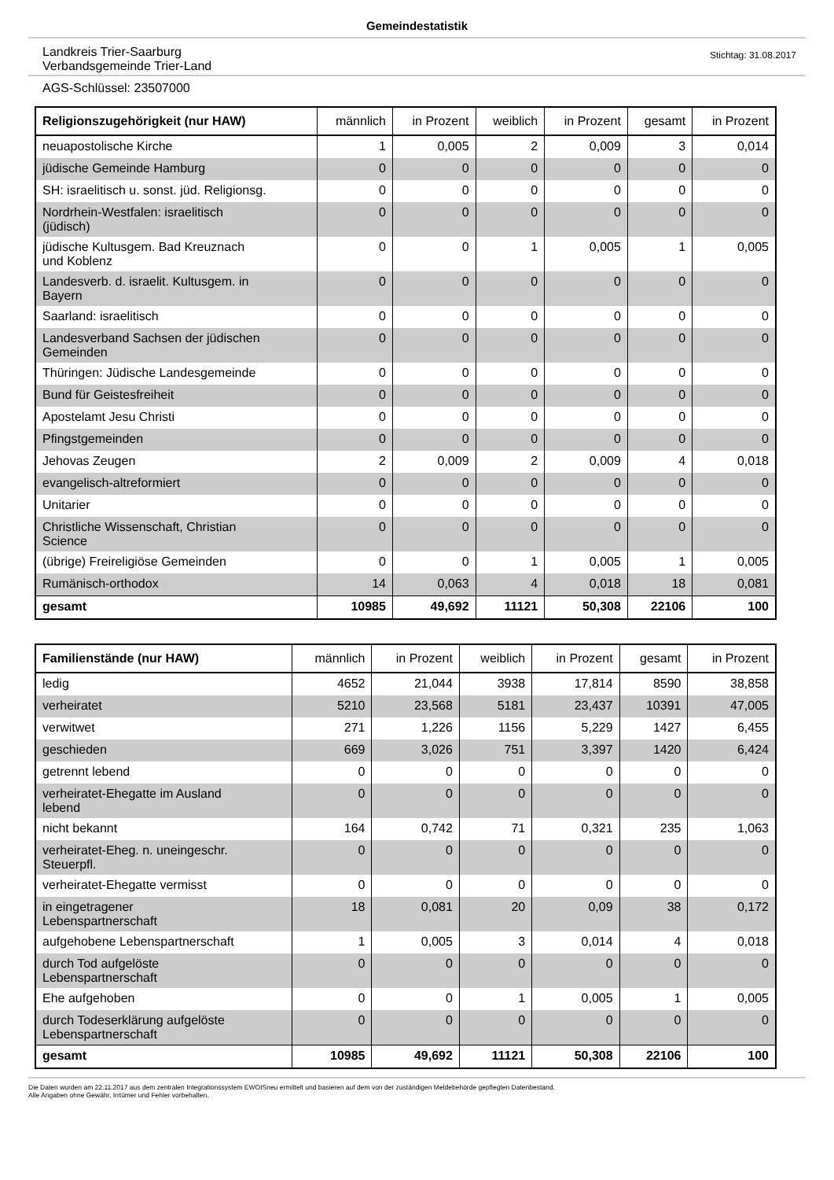Gemeindestatistik
Landkreis Trier-Saarburg
Verbandsgemeinde Trier-Land
Stichtag: 31.08.2017
AGS-Schlüssel: 23507000
| Religionszugehörigkeit (nur HAW) | männlich | in Prozent | weiblich | in Prozent | gesamt | in Prozent |
| --- | --- | --- | --- | --- | --- | --- |
| neuapostolische Kirche | 1 | 0,005 | 2 | 0,009 | 3 | 0,014 |
| jüdische Gemeinde Hamburg | 0 | 0 | 0 | 0 | 0 | 0 |
| SH: israelitisch u. sonst. jüd. Religionsg. | 0 | 0 | 0 | 0 | 0 | 0 |
| Nordrhein-Westfalen: israelitisch (jüdisch) | 0 | 0 | 0 | 0 | 0 | 0 |
| jüdische Kultusgem. Bad Kreuznach und Koblenz | 0 | 0 | 1 | 0,005 | 1 | 0,005 |
| Landesverb. d. israelit. Kultusgem. in Bayern | 0 | 0 | 0 | 0 | 0 | 0 |
| Saarland: israelitisch | 0 | 0 | 0 | 0 | 0 | 0 |
| Landesverband Sachsen der jüdischen Gemeinden | 0 | 0 | 0 | 0 | 0 | 0 |
| Thüringen: Jüdische Landesgemeinde | 0 | 0 | 0 | 0 | 0 | 0 |
| Bund für Geistesfreiheit | 0 | 0 | 0 | 0 | 0 | 0 |
| Apostelamt Jesu Christi | 0 | 0 | 0 | 0 | 0 | 0 |
| Pfingstgemeinden | 0 | 0 | 0 | 0 | 0 | 0 |
| Jehovas Zeugen | 2 | 0,009 | 2 | 0,009 | 4 | 0,018 |
| evangelisch-altreformiert | 0 | 0 | 0 | 0 | 0 | 0 |
| Unitarier | 0 | 0 | 0 | 0 | 0 | 0 |
| Christliche Wissenschaft, Christian Science | 0 | 0 | 0 | 0 | 0 | 0 |
| (übrige) Freireligiöse Gemeinden | 0 | 0 | 1 | 0,005 | 1 | 0,005 |
| Rumänisch-orthodox | 14 | 0,063 | 4 | 0,018 | 18 | 0,081 |
| gesamt | 10985 | 49,692 | 11121 | 50,308 | 22106 | 100 |
| Familienstände (nur HAW) | männlich | in Prozent | weiblich | in Prozent | gesamt | in Prozent |
| --- | --- | --- | --- | --- | --- | --- |
| ledig | 4652 | 21,044 | 3938 | 17,814 | 8590 | 38,858 |
| verheiratet | 5210 | 23,568 | 5181 | 23,437 | 10391 | 47,005 |
| verwitwet | 271 | 1,226 | 1156 | 5,229 | 1427 | 6,455 |
| geschieden | 669 | 3,026 | 751 | 3,397 | 1420 | 6,424 |
| getrennt lebend | 0 | 0 | 0 | 0 | 0 | 0 |
| verheiratet-Ehegatte im Ausland lebend | 0 | 0 | 0 | 0 | 0 | 0 |
| nicht bekannt | 164 | 0,742 | 71 | 0,321 | 235 | 1,063 |
| verheiratet-Eheg. n. uneingeschr. Steuerpfl. | 0 | 0 | 0 | 0 | 0 | 0 |
| verheiratet-Ehegatte vermisst | 0 | 0 | 0 | 0 | 0 | 0 |
| in eingetragener Lebenspartnerschaft | 18 | 0,081 | 20 | 0,09 | 38 | 0,172 |
| aufgehobene Lebenspartnerschaft | 1 | 0,005 | 3 | 0,014 | 4 | 0,018 |
| durch Tod aufgelöste Lebenspartnerschaft | 0 | 0 | 0 | 0 | 0 | 0 |
| Ehe aufgehoben | 0 | 0 | 1 | 0,005 | 1 | 0,005 |
| durch Todeserklärung aufgelöste Lebenspartnerschaft | 0 | 0 | 0 | 0 | 0 | 0 |
| gesamt | 10985 | 49,692 | 11121 | 50,308 | 22106 | 100 |
Die Daten wurden am 22.11.2017 aus dem zentralen Integrationssystem EWOISneu ermittelt und basieren auf dem von der zuständigen Meldebehörde gepflegten Datenbestand.
Alle Angaben ohne Gewähr, Irrtümer und Fehler vorbehalten.